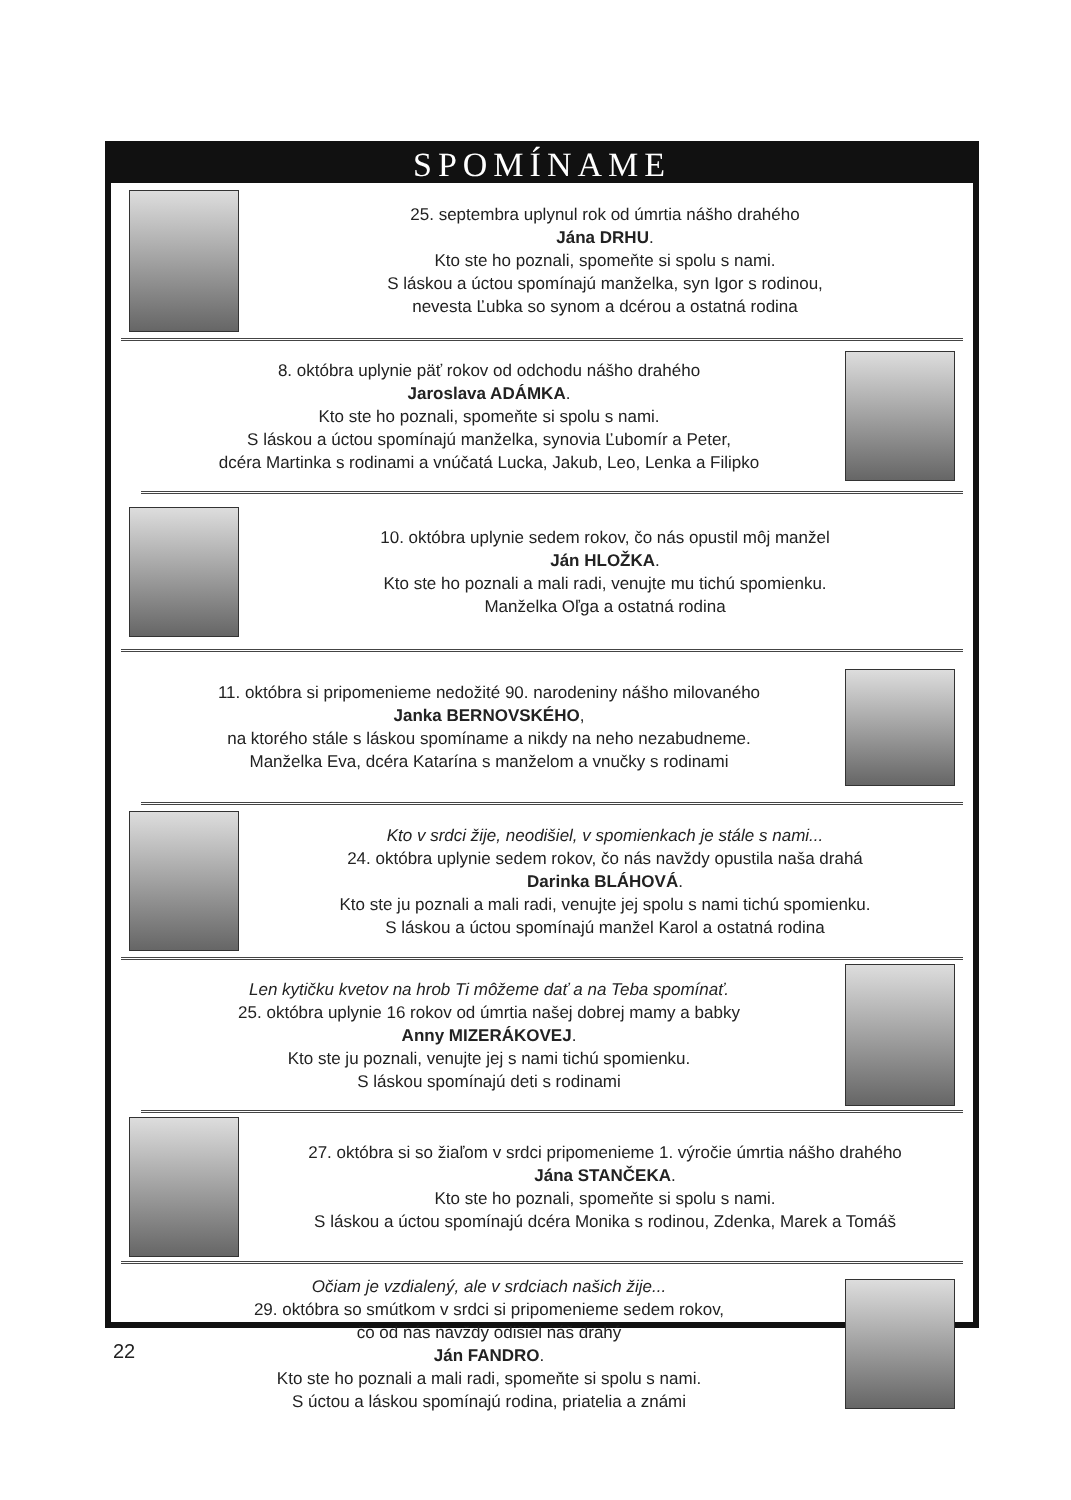SPOMÍNAME
25. septembra uplynul rok od úmrtia nášho drahého
Jána DRHU.
Kto ste ho poznali, spomeňte si spolu s nami.
S láskou a úctou spomínajú manželka, syn Igor s rodinou,
nevesta Ľubka so synom a dcérou a ostatná rodina
8. októbra uplynie päť rokov od odchodu nášho drahého
Jaroslava ADÁMKA.
Kto ste ho poznali, spomeňte si spolu s nami.
S láskou a úctou spomínajú manželka, synovia Ľubomír a Peter,
dcéra Martinka s rodinami a vnúčatá Lucka, Jakub, Leo, Lenka a Filipko
10. októbra uplynie sedem rokov, čo nás opustil môj manžel
Ján HLOŽKA.
Kto ste ho poznali a mali radi, venujte mu tichú spomienku.
Manželka Oľga a ostatná rodina
11. októbra si pripomenieme nedožité 90. narodeniny nášho milovaného
Janka BERNOVSKÉHO,
na ktorého stále s láskou spomíname a nikdy na neho nezabudneme.
Manželka Eva, dcéra Katarína s manželom a vnučky s rodinami
Kto v srdci žije, neodišiel, v spomienkach je stále s nami...
24. októbra uplynie sedem rokov, čo nás navždy opustila naša drahá
Darinka BLÁHOVÁ.
Kto ste ju poznali a mali radi, venujte jej spolu s nami tichú spomienku.
S láskou a úctou spomínajú manžel Karol a ostatná rodina
Len kytičku kvetov na hrob Ti môžeme dať a na Teba spomínať.
25. októbra uplynie 16 rokov od úmrtia našej dobrej mamy a babky
Anny MIZERÁKOVEJ.
Kto ste ju poznali, venujte jej s nami tichú spomienku.
S láskou spomínajú deti s rodinami
27. októbra si so žiaľom v srdci pripomenieme 1. výročie úmrtia nášho drahého
Jána STANČEKA.
Kto ste ho poznali, spomeňte si spolu s nami.
S láskou a úctou spomínajú dcéra Monika s rodinou, Zdenka, Marek a Tomáš
Očiam je vzdialený, ale v srdciach našich žije...
29. októbra so smútkom v srdci si pripomenieme sedem rokov,
čo od nás navždy odišiel náš drahý
Ján FANDRO.
Kto ste ho poznali a mali radi, spomeňte si spolu s nami.
S úctou a láskou spomínajú rodina, priatelia a známi
22